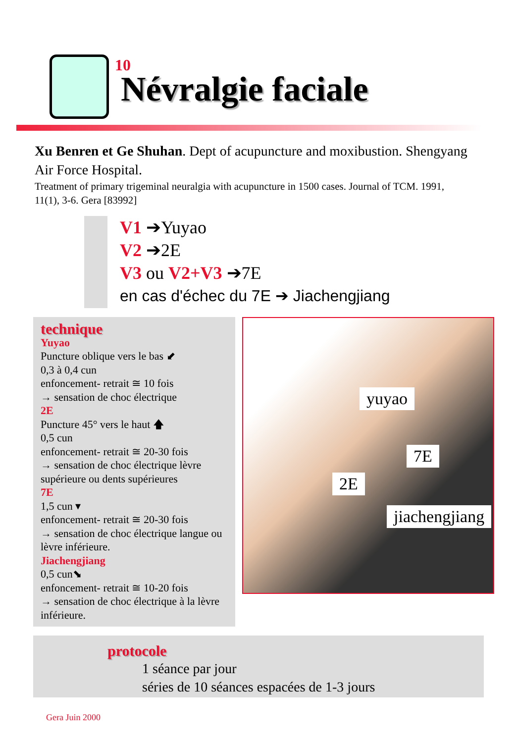10
Névralgie faciale
Xu Benren et Ge Shuhan. Dept of acupuncture and moxibustion. Shengyang Air Force Hospital.
Treatment of primary trigeminal neuralgia with acupuncture in 1500 cases. Journal of TCM. 1991, 11(1), 3-6. Gera [83992]
V1 ➔Yuyao
V2 ➔2E
V3 ou V2+V3 ➔7E
en cas d'échec du 7E ➔ Jiachengjiang
technique
Yuyao
Puncture oblique vers le bas ⬋
0,3 à 0,4 cun
enfoncement- retrait ≅ 10 fois
→ sensation de choc électrique
2E
Puncture 45° vers le haut 🡅
0,5 cun
enfoncement- retrait ≅ 20-30 fois
→ sensation de choc électrique lèvre supérieure ou dents supérieures
7E
1,5 cun ▾
enfoncement- retrait ≅ 20-30 fois
→ sensation de choc électrique langue ou lèvre inférieure.
Jiachengjiang
0,5 cun⬊
enfoncement- retrait ≅ 10-20 fois
→ sensation de choc électrique à la lèvre inférieure.
yuyao
7E
2E
jiachengjiang
protocole
1 séance par jour
séries de 10 séances espacées de 1-3 jours
Gera Juin 2000